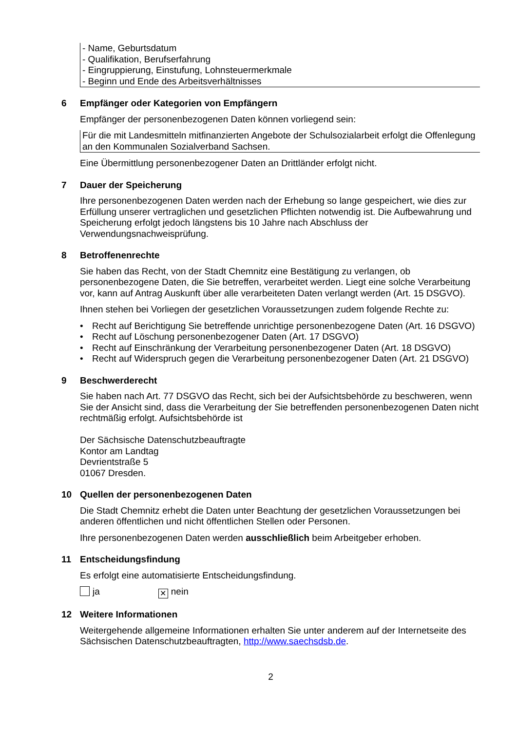- Name, Geburtsdatum
- Qualifikation, Berufserfahrung
- Eingruppierung, Einstufung, Lohnsteuermerkmale
- Beginn und Ende des Arbeitsverhältnisses
6 Empfänger oder Kategorien von Empfängern
Empfänger der personenbezogenen Daten können vorliegend sein:
Für die mit Landesmitteln mitfinanzierten Angebote der Schulsozialarbeit erfolgt die Offenlegung an den Kommunalen Sozialverband Sachsen.
Eine Übermittlung personenbezogener Daten an Drittländer erfolgt nicht.
7 Dauer der Speicherung
Ihre personenbezogenen Daten werden nach der Erhebung so lange gespeichert, wie dies zur Erfüllung unserer vertraglichen und gesetzlichen Pflichten notwendig ist. Die Aufbewahrung und Speicherung erfolgt jedoch längstens bis 10 Jahre nach Abschluss der Verwendungsnachweisprüfung.
8 Betroffenenrechte
Sie haben das Recht, von der Stadt Chemnitz eine Bestätigung zu verlangen, ob personenbezogene Daten, die Sie betreffen, verarbeitet werden. Liegt eine solche Verarbeitung vor, kann auf Antrag Auskunft über alle verarbeiteten Daten verlangt werden (Art. 15 DSGVO).
Ihnen stehen bei Vorliegen der gesetzlichen Voraussetzungen zudem folgende Rechte zu:
• Recht auf Berichtigung Sie betreffende unrichtige personenbezogene Daten (Art. 16 DSGVO)
• Recht auf Löschung personenbezogener Daten (Art. 17 DSGVO)
• Recht auf Einschränkung der Verarbeitung personenbezogener Daten (Art. 18 DSGVO)
• Recht auf Widerspruch gegen die Verarbeitung personenbezogener Daten (Art. 21 DSGVO)
9 Beschwerderecht
Sie haben nach Art. 77 DSGVO das Recht, sich bei der Aufsichtsbehörde zu beschweren, wenn Sie der Ansicht sind, dass die Verarbeitung der Sie betreffenden personenbezogenen Daten nicht rechtmäßig erfolgt. Aufsichtsbehörde ist
Der Sächsische Datenschutzbeauftragte
Kontor am Landtag
Devrientstraße 5
01067 Dresden.
10 Quellen der personenbezogenen Daten
Die Stadt Chemnitz erhebt die Daten unter Beachtung der gesetzlichen Voraussetzungen bei anderen öffentlichen und nicht öffentlichen Stellen oder Personen.
Ihre personenbezogenen Daten werden ausschließlich beim Arbeitgeber erhoben.
11 Entscheidungsfindung
Es erfolgt eine automatisierte Entscheidungsfindung.
ja ✕ nein
12 Weitere Informationen
Weitergehende allgemeine Informationen erhalten Sie unter anderem auf der Internetseite des Sächsischen Datenschutzbeauftragten, http://www.saechsdsb.de.
2